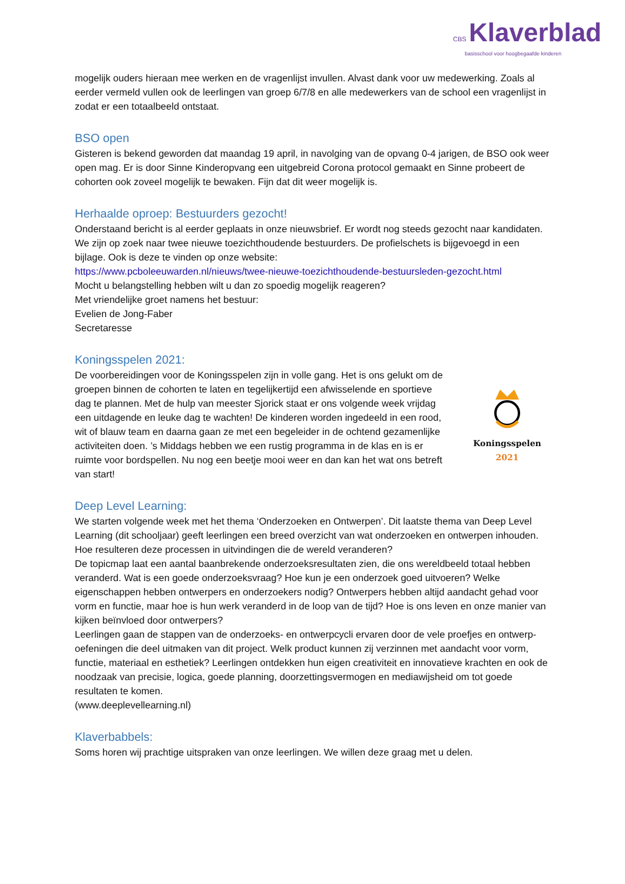CBS Klaverblad
basisschool voor hoogbegaafde kinderen
mogelijk ouders hieraan mee werken en de vragenlijst invullen. Alvast dank voor uw medewerking. Zoals al eerder vermeld vullen ook de leerlingen van groep 6/7/8 en alle medewerkers van de school een vragenlijst in zodat er een totaalbeeld ontstaat.
BSO open
Gisteren is bekend geworden dat maandag 19 april, in navolging van de opvang 0-4 jarigen, de BSO ook weer open mag. Er is door Sinne Kinderopvang een uitgebreid Corona protocol gemaakt en Sinne probeert de cohorten ook zoveel mogelijk te bewaken. Fijn dat dit weer mogelijk is.
Herhaalde oproep: Bestuurders gezocht!
Onderstaand bericht is al eerder geplaats in onze nieuwsbrief. Er wordt nog steeds gezocht naar kandidaten.
We zijn op zoek naar twee nieuwe toezichthoudende bestuurders. De profielschets is bijgevoegd in een bijlage. Ook is deze te vinden op onze website:
https://www.pcboleeuwarden.nl/nieuws/twee-nieuwe-toezichthoudende-bestuursleden-gezocht.html
Mocht u belangstelling hebben wilt u dan zo spoedig mogelijk reageren?
Met vriendelijke groet namens het bestuur:
Evelien de Jong-Faber
Secretaresse
Koningsspelen 2021:
De voorbereidingen voor de Koningsspelen zijn in volle gang. Het is ons gelukt om de groepen binnen de cohorten te laten en tegelijkertijd een afwisselende en sportieve dag te plannen. Met de hulp van meester Sjorick staat er ons volgende week vrijdag een uitdagende en leuke dag te wachten! De kinderen worden ingedeeld in een rood, wit of blauw team en daarna gaan ze met een begeleider in de ochtend gezamenlijke activiteiten doen. ’s Middags hebben we een rustig programma in de klas en is er ruimte voor bordspellen. Nu nog een beetje mooi weer en dan kan het wat ons betreft van start!
Koningsspelen
2021
Deep Level Learning:
We starten volgende week met het thema ‘Onderzoeken en Ontwerpen’. Dit laatste thema van Deep Level Learning (dit schooljaar) geeft leerlingen een breed overzicht van wat onderzoeken en ontwerpen inhouden. Hoe resulteren deze processen in uitvindingen die de wereld veranderen?
De topicmap laat een aantal baanbrekende onderzoeksresultaten zien, die ons wereldbeeld totaal hebben veranderd. Wat is een goede onderzoeksvraag? Hoe kun je een onderzoek goed uitvoeren? Welke eigenschappen hebben ontwerpers en onderzoekers nodig? Ontwerpers hebben altijd aandacht gehad voor vorm en functie, maar hoe is hun werk veranderd in de loop van de tijd? Hoe is ons leven en onze manier van kijken beïnvloed door ontwerpers?
Leerlingen gaan de stappen van de onderzoeks- en ontwerpcycli ervaren door de vele proefjes en ontwerp-oefeningen die deel uitmaken van dit project. Welk product kunnen zij verzinnen met aandacht voor vorm, functie, materiaal en esthetiek? Leerlingen ontdekken hun eigen creativiteit en innovatieve krachten en ook de noodzaak van precisie, logica, goede planning, doorzettingsvermogen en mediawijsheid om tot goede resultaten te komen.
(www.deeplevellearning.nl)
Klaverbabbels:
Soms horen wij prachtige uitspraken van onze leerlingen. We willen deze graag met u delen.